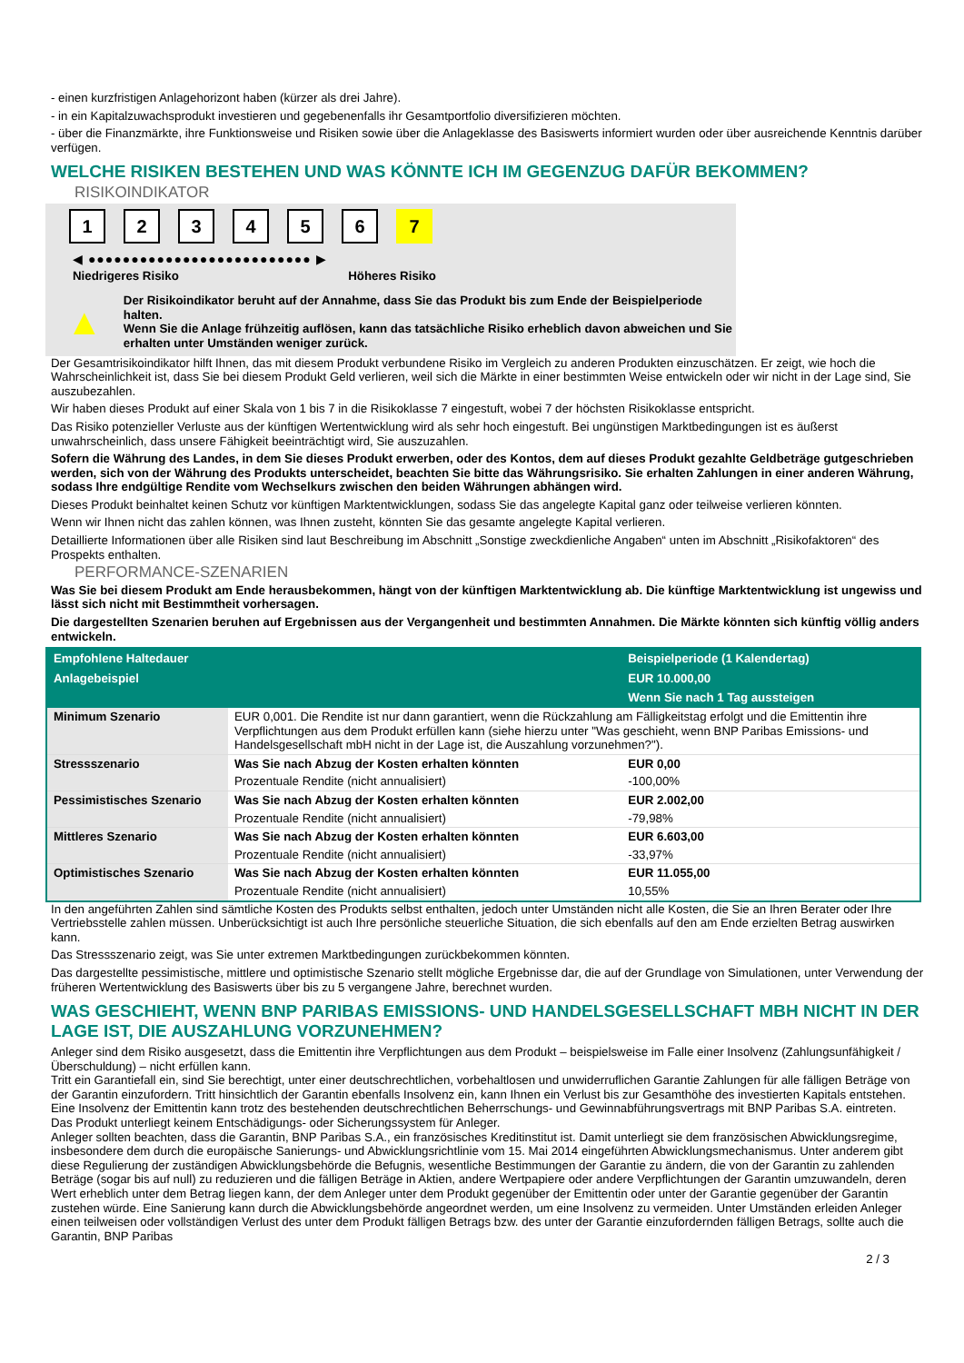- einen kurzfristigen Anlagehorizont haben (kürzer als drei Jahre).
- in ein Kapitalzuwachsprodukt investieren und gegebenenfalls ihr Gesamtportfolio diversifizieren möchten.
- über die Finanzmärkte, ihre Funktionsweise und Risiken sowie über die Anlageklasse des Basiswerts informiert wurden oder über ausreichende Kenntnis darüber verfügen.
WELCHE RISIKEN BESTEHEN UND WAS KÖNNTE ICH IM GEGENZUG DAFÜR BEKOMMEN?
RISIKOINDIKATOR
1 2 3 4 5 6 7
◀ ●●●●●●●●●●●●●●●●●●●●●●●●●● ▶
Niedrigeres Risiko Höheres Risiko
▲
Der Risikoindikator beruht auf der Annahme, dass Sie das Produkt bis zum Ende der Beispielperiode halten.
Wenn Sie die Anlage frühzeitig auflösen, kann das tatsächliche Risiko erheblich davon abweichen und Sie erhalten unter Umständen weniger zurück.
Der Gesamtrisikoindikator hilft Ihnen, das mit diesem Produkt verbundene Risiko im Vergleich zu anderen Produkten einzuschätzen. Er zeigt, wie hoch die Wahrscheinlichkeit ist, dass Sie bei diesem Produkt Geld verlieren, weil sich die Märkte in einer bestimmten Weise entwickeln oder wir nicht in der Lage sind, Sie auszubezahlen.
Wir haben dieses Produkt auf einer Skala von 1 bis 7 in die Risikoklasse 7 eingestuft, wobei 7 der höchsten Risikoklasse entspricht.
Das Risiko potenzieller Verluste aus der künftigen Wertentwicklung wird als sehr hoch eingestuft. Bei ungünstigen Marktbedingungen ist es äußerst unwahrscheinlich, dass unsere Fähigkeit beeinträchtigt wird, Sie auszuzahlen.
Sofern die Währung des Landes, in dem Sie dieses Produkt erwerben, oder des Kontos, dem auf dieses Produkt gezahlte Geldbeträge gutgeschrieben werden, sich von der Währung des Produkts unterscheidet, beachten Sie bitte das Währungsrisiko. Sie erhalten Zahlungen in einer anderen Währung, sodass Ihre endgültige Rendite vom Wechselkurs zwischen den beiden Währungen abhängen wird.
Dieses Produkt beinhaltet keinen Schutz vor künftigen Marktentwicklungen, sodass Sie das angelegte Kapital ganz oder teilweise verlieren könnten.
Wenn wir Ihnen nicht das zahlen können, was Ihnen zusteht, könnten Sie das gesamte angelegte Kapital verlieren.
Detaillierte Informationen über alle Risiken sind laut Beschreibung im Abschnitt „Sonstige zweckdienliche Angaben“ unten im Abschnitt „Risikofaktoren“ des Prospekts enthalten.
PERFORMANCE-SZENARIEN
Was Sie bei diesem Produkt am Ende herausbekommen, hängt von der künftigen Marktentwicklung ab. Die künftige Marktentwicklung ist ungewiss und lässt sich nicht mit Bestimmtheit vorhersagen.
Die dargestellten Szenarien beruhen auf Ergebnissen aus der Vergangenheit und bestimmten Annahmen. Die Märkte könnten sich künftig völlig anders entwickeln.
| Empfohlene Haltedauer | | Beispielperiode (1 Kalendertag) |
| --- | --- | --- |
| Anlagebeispiel | | EUR 10.000,00 |
| | | Wenn Sie nach 1 Tag aussteigen |
| Minimum Szenario | EUR 0,001. Die Rendite ist nur dann garantiert, wenn die Rückzahlung am Fälligkeitstag erfolgt und die Emittentin ihre Verpflichtungen aus dem Produkt erfüllen kann (siehe hierzu unter "Was geschieht, wenn BNP Paribas Emissions- und Handelsgesellschaft mbH nicht in der Lage ist, die Auszahlung vorzunehmen?"). | |
| Stressszenario | Was Sie nach Abzug der Kosten erhalten könnten | EUR 0,00 |
| | Prozentuale Rendite (nicht annualisiert) | -100,00% |
| Pessimistisches Szenario | Was Sie nach Abzug der Kosten erhalten könnten | EUR 2.002,00 |
| | Prozentuale Rendite (nicht annualisiert) | -79,98% |
| Mittleres Szenario | Was Sie nach Abzug der Kosten erhalten könnten | EUR 6.603,00 |
| | Prozentuale Rendite (nicht annualisiert) | -33,97% |
| Optimistisches Szenario | Was Sie nach Abzug der Kosten erhalten könnten | EUR 11.055,00 |
| | Prozentuale Rendite (nicht annualisiert) | 10,55% |
In den angeführten Zahlen sind sämtliche Kosten des Produkts selbst enthalten, jedoch unter Umständen nicht alle Kosten, die Sie an Ihren Berater oder Ihre Vertriebsstelle zahlen müssen. Unberücksichtigt ist auch Ihre persönliche steuerliche Situation, die sich ebenfalls auf den am Ende erzielten Betrag auswirken kann.
Das Stressszenario zeigt, was Sie unter extremen Marktbedingungen zurückbekommen könnten.
Das dargestellte pessimistische, mittlere und optimistische Szenario stellt mögliche Ergebnisse dar, die auf der Grundlage von Simulationen, unter Verwendung der früheren Wertentwicklung des Basiswerts über bis zu 5 vergangene Jahre, berechnet wurden.
WAS GESCHIEHT, WENN BNP PARIBAS EMISSIONS- UND HANDELSGESELLSCHAFT MBH NICHT IN DER LAGE IST, DIE AUSZAHLUNG VORZUNEHMEN?
Anleger sind dem Risiko ausgesetzt, dass die Emittentin ihre Verpflichtungen aus dem Produkt – beispielsweise im Falle einer Insolvenz (Zahlungsunfähigkeit / Überschuldung) – nicht erfüllen kann.
Tritt ein Garantiefall ein, sind Sie berechtigt, unter einer deutschrechtlichen, vorbehaltlosen und unwiderruflichen Garantie Zahlungen für alle fälligen Beträge von der Garantin einzufordern. Tritt hinsichtlich der Garantin ebenfalls Insolvenz ein, kann Ihnen ein Verlust bis zur Gesamthöhe des investierten Kapitals entstehen. Eine Insolvenz der Emittentin kann trotz des bestehenden deutschrechtlichen Beherrschungs- und Gewinnabführungsvertrags mit BNP Paribas S.A. eintreten.
Das Produkt unterliegt keinem Entschädigungs- oder Sicherungssystem für Anleger.
Anleger sollten beachten, dass die Garantin, BNP Paribas S.A., ein französisches Kreditinstitut ist. Damit unterliegt sie dem französischen Abwicklungsregime, insbesondere dem durch die europäische Sanierungs- und Abwicklungsrichtlinie vom 15. Mai 2014 eingeführten Abwicklungsmechanismus. Unter anderem gibt diese Regulierung der zuständigen Abwicklungsbehörde die Befugnis, wesentliche Bestimmungen der Garantie zu ändern, die von der Garantin zu zahlenden Beträge (sogar bis auf null) zu reduzieren und die fälligen Beträge in Aktien, andere Wertpapiere oder andere Verpflichtungen der Garantin umzuwandeln, deren Wert erheblich unter dem Betrag liegen kann, der dem Anleger unter dem Produkt gegenüber der Emittentin oder unter der Garantie gegenüber der Garantin zustehen würde. Eine Sanierung kann durch die Abwicklungsbehörde angeordnet werden, um eine Insolvenz zu vermeiden. Unter Umständen erleiden Anleger einen teilweisen oder vollständigen Verlust des unter dem Produkt fälligen Betrags bzw. des unter der Garantie einzufordernden fälligen Betrags, sollte auch die Garantin, BNP Paribas
2 / 3